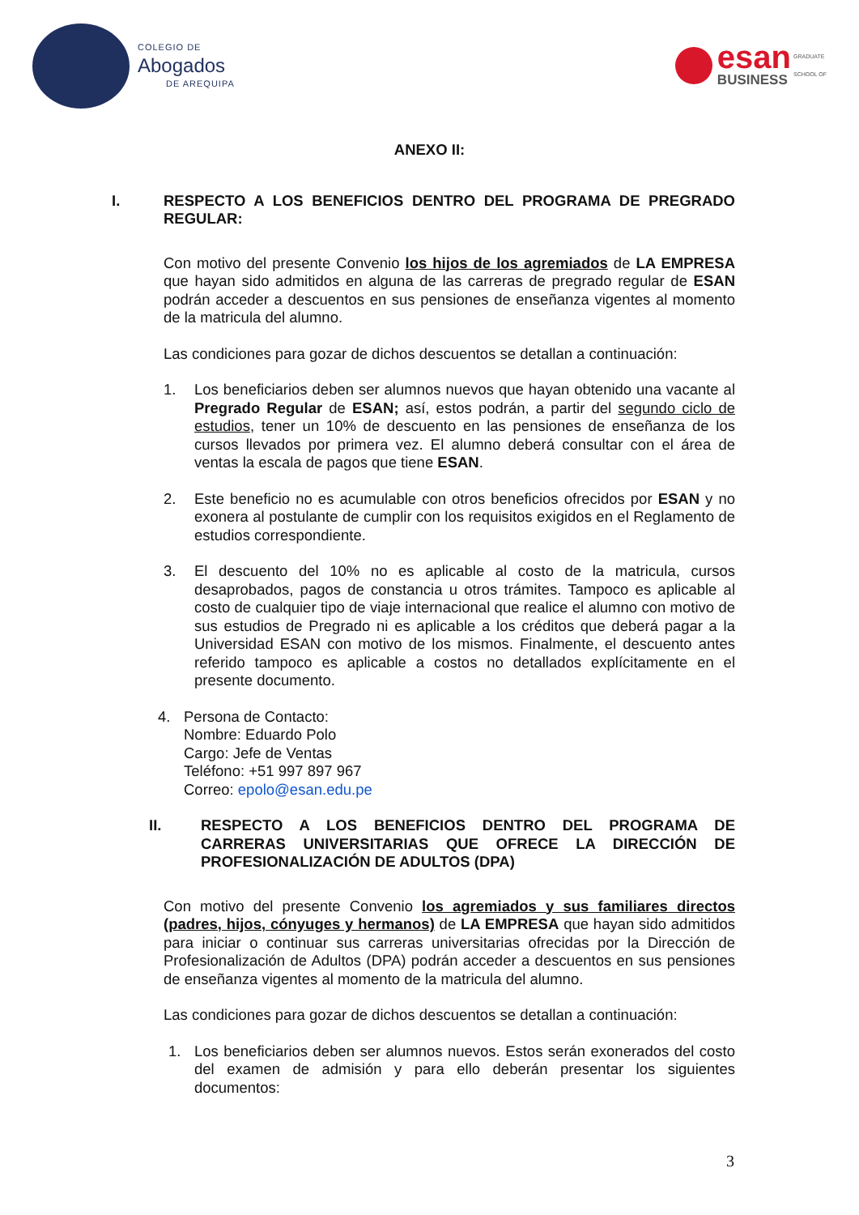COLEGIO DE
Abogados
DE AREQUIPA
esan
BUSINESS
GRADUATE
SCHOOL OF
ANEXO II:
I. RESPECTO A LOS BENEFICIOS DENTRO DEL PROGRAMA DE PREGRADO REGULAR:
Con motivo del presente Convenio los hijos de los agremiados de LA EMPRESA que hayan sido admitidos en alguna de las carreras de pregrado regular de ESAN podrán acceder a descuentos en sus pensiones de enseñanza vigentes al momento de la matricula del alumno.
Las condiciones para gozar de dichos descuentos se detallan a continuación:
1. Los beneficiarios deben ser alumnos nuevos que hayan obtenido una vacante al Pregrado Regular de ESAN; así, estos podrán, a partir del segundo ciclo de estudios, tener un 10% de descuento en las pensiones de enseñanza de los cursos llevados por primera vez. El alumno deberá consultar con el área de ventas la escala de pagos que tiene ESAN.
2. Este beneficio no es acumulable con otros beneficios ofrecidos por ESAN y no exonera al postulante de cumplir con los requisitos exigidos en el Reglamento de estudios correspondiente.
3. El descuento del 10% no es aplicable al costo de la matricula, cursos desaprobados, pagos de constancia u otros trámites. Tampoco es aplicable al costo de cualquier tipo de viaje internacional que realice el alumno con motivo de sus estudios de Pregrado ni es aplicable a los créditos que deberá pagar a la Universidad ESAN con motivo de los mismos. Finalmente, el descuento antes referido tampoco es aplicable a costos no detallados explícitamente en el presente documento.
4. Persona de Contacto:
Nombre: Eduardo Polo
Cargo: Jefe de Ventas
Teléfono: +51 997 897 967
Correo: epolo@esan.edu.pe
II. RESPECTO A LOS BENEFICIOS DENTRO DEL PROGRAMA DE CARRERAS UNIVERSITARIAS QUE OFRECE LA DIRECCIÓN DE PROFESIONALIZACIÓN DE ADULTOS (DPA)
Con motivo del presente Convenio los agremiados y sus familiares directos (padres, hijos, cónyuges y hermanos) de LA EMPRESA que hayan sido admitidos para iniciar o continuar sus carreras universitarias ofrecidas por la Dirección de Profesionalización de Adultos (DPA) podrán acceder a descuentos en sus pensiones de enseñanza vigentes al momento de la matricula del alumno.
Las condiciones para gozar de dichos descuentos se detallan a continuación:
1. Los beneficiarios deben ser alumnos nuevos. Estos serán exonerados del costo del examen de admisión y para ello deberán presentar los siguientes documentos:
3